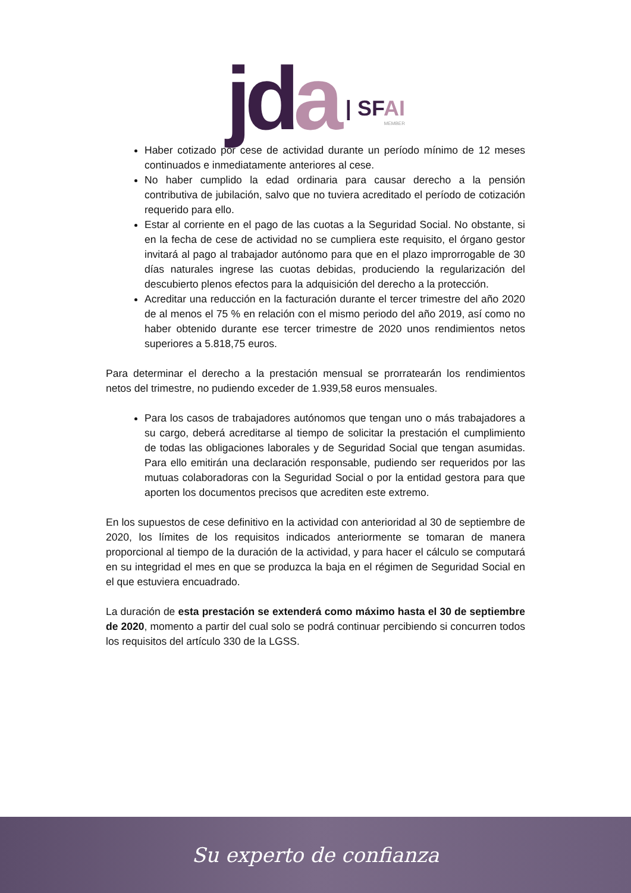jda
| SFAI
MEMBER
Haber cotizado por cese de actividad durante un período mínimo de 12 meses continuados e inmediatamente anteriores al cese.
No haber cumplido la edad ordinaria para causar derecho a la pensión contributiva de jubilación, salvo que no tuviera acreditado el período de cotización requerido para ello.
Estar al corriente en el pago de las cuotas a la Seguridad Social. No obstante, si en la fecha de cese de actividad no se cumpliera este requisito, el órgano gestor invitará al pago al trabajador autónomo para que en el plazo improrrogable de 30 días naturales ingrese las cuotas debidas, produciendo la regularización del descubierto plenos efectos para la adquisición del derecho a la protección.
Acreditar una reducción en la facturación durante el tercer trimestre del año 2020 de al menos el 75 % en relación con el mismo periodo del año 2019, así como no haber obtenido durante ese tercer trimestre de 2020 unos rendimientos netos superiores a 5.818,75 euros.
Para determinar el derecho a la prestación mensual se prorratearán los rendimientos netos del trimestre, no pudiendo exceder de 1.939,58 euros mensuales.
Para los casos de trabajadores autónomos que tengan uno o más trabajadores a su cargo, deberá acreditarse al tiempo de solicitar la prestación el cumplimiento de todas las obligaciones laborales y de Seguridad Social que tengan asumidas. Para ello emitirán una declaración responsable, pudiendo ser requeridos por las mutuas colaboradoras con la Seguridad Social o por la entidad gestora para que aporten los documentos precisos que acrediten este extremo.
En los supuestos de cese definitivo en la actividad con anterioridad al 30 de septiembre de 2020, los límites de los requisitos indicados anteriormente se tomaran de manera proporcional al tiempo de la duración de la actividad, y para hacer el cálculo se computará en su integridad el mes en que se produzca la baja en el régimen de Seguridad Social en el que estuviera encuadrado.
La duración de esta prestación se extenderá como máximo hasta el 30 de septiembre de 2020, momento a partir del cual solo se podrá continuar percibiendo si concurren todos los requisitos del artículo 330 de la LGSS.
Su experto de confianza